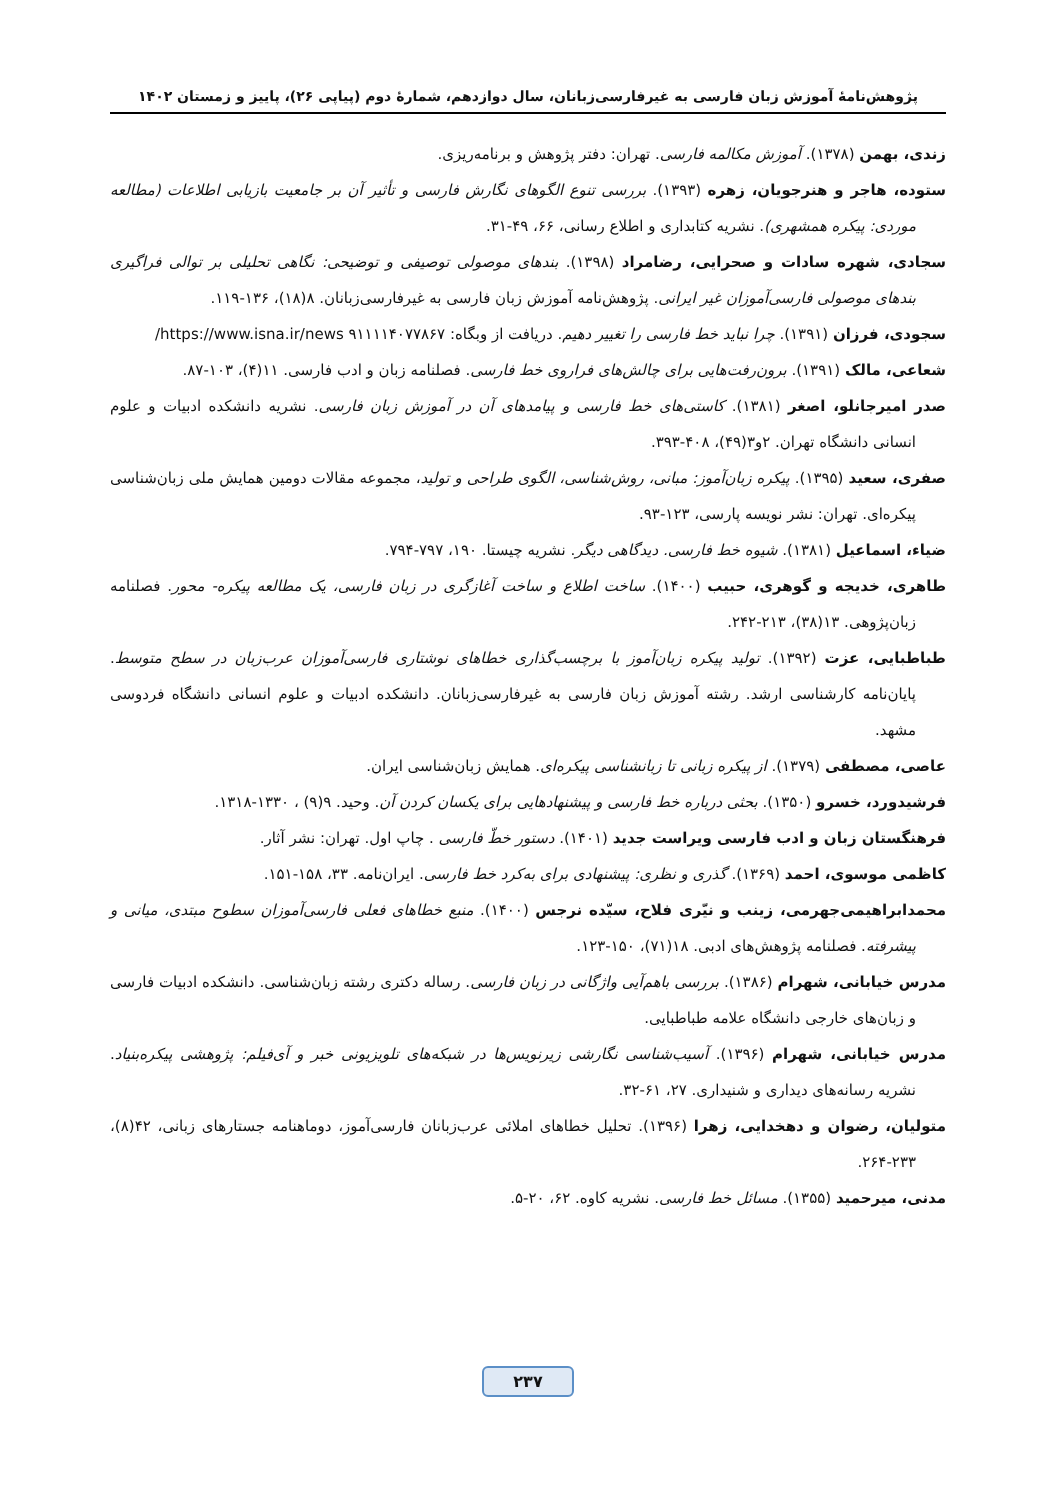پژوهش‌نامهٔ آموزش زبان فارسی به غیرفارسی‌زبانان، سال دوازدهم، شمارهٔ دوم (پیاپی ۲۶)، پاییز و زمستان ۱۴۰۲
زندی، بهمن (۱۳۷۸). آموزش مکالمه فارسی. تهران: دفتر پژوهش و برنامه‌ریزی.
ستوده، هاجر و هنرجویان، زهره (۱۳۹۳). بررسی تنوع الگوهای نگارش فارسی و تأثیر آن بر جامعیت بازیابی اطلاعات (مطالعه موردی: پیکره همشهری). نشریه کتابداری و اطلاع رسانی، ۶۶، ۴۹-۳۱.
سجادی، شهره سادات و صحرایی، رضامراد (۱۳۹۸). بندهای موصولی توصیفی و توضیحی: نگاهی تحلیلی بر توالی فراگیری بندهای موصولی فارسی‌آموزان غیر ایرانی. پژوهش‌نامه آموزش زبان فارسی به غیرفارسی‌زبانان. ۸(۱۸)، ۱۳۶-۱۱۹.
سجودی، فرزان (۱۳۹۱). چرا نباید خط فارسی را تغییر دهیم. دریافت از وبگاه: ۹۱۱۱۱۴۰۷۷۸۶۷ https://www.isna.ir/news/
شعاعی، مالک (۱۳۹۱). برون‌رفت‌هایی برای چالش‌های فراروی خط فارسی. فصلنامه زبان و ادب فارسی. ۱۱(۴)، ۱۰۳-۸۷.
صدر امیرجانلو، اصغر (۱۳۸۱). کاستی‌های خط فارسی و پیامدهای آن در آموزش زبان فارسی. نشریه دانشکده ادبیات و علوم انسانی دانشگاه تهران. ۲و۳(۴۹)، ۴۰۸-۳۹۳.
صفری، سعید (۱۳۹۵). پیکره زبان‌آموز: مبانی، روش‌شناسی، الگوی طراحی و تولید، مجموعه مقالات دومین همایش ملی زبان‌شناسی پیکره‌ای. تهران: نشر نویسه پارسی، ۱۲۳-۹۳.
ضیاء، اسماعیل (۱۳۸۱). شیوه خط فارسی. دیدگاهی دیگر. نشریه چیستا. ۱۹۰، ۷۹۷-۷۹۴.
طاهری، خدیجه و گوهری، حبیب (۱۴۰۰). ساخت اطلاع و ساخت آغازگری در زبان فارسی، یک مطالعه پیکره- محور. فصلنامه زبان‌پژوهی. ۱۳(۳۸)، ۲۱۳-۲۴۲.
طباطبایی، عزت (۱۳۹۲). تولید پیکره زبان‌آموز با برچسب‌گذاری خطاهای نوشتاری فارسی‌آموزان عرب‌زبان در سطح متوسط. پایان‌نامه کارشناسی ارشد. رشته آموزش زبان فارسی به غیرفارسی‌زبانان. دانشکده ادبیات و علوم انسانی دانشگاه فردوسی مشهد.
عاصی، مصطفی (۱۳۷۹). از پیکره زبانی تا زبانشناسی پیکره‌ای. همایش زبان‌شناسی ایران.
فرشیدورد، خسرو (۱۳۵۰). بحثی درباره خط فارسی و پیشنهادهایی برای یکسان کردن آن. وحید. ۹(۹) ، ۱۳۳۰-۱۳۱۸.
فرهنگستان زبان و ادب فارسی ویراست جدید (۱۴۰۱). دستور خطّ فارسی . چاپ اول. تهران: نشر آثار.
کاظمی موسوی، احمد (۱۳۶۹). گذری و نظری: پیشنهادی برای به‌کرد خط فارسی. ایران‌نامه. ۳۳، ۱۵۸-۱۵۱.
محمدابراهیمی‌جهرمی، زینب و نیّری فلاح، سیّده نرجس (۱۴۰۰). منبع خطاهای فعلی فارسی‌آموزان سطوح مبتدی، میانی و پیشرفته. فصلنامه پژوهش‌های ادبی. ۱۸(۷۱)، ۱۵۰-۱۲۳.
مدرس خیابانی، شهرام (۱۳۸۶). بررسی باهم‌آیی واژگانی در زبان فارسی. رساله دکتری رشته زبان‌شناسی. دانشکده ادبیات فارسی و زبان‌های خارجی دانشگاه علامه طباطبایی.
مدرس خیابانی، شهرام (۱۳۹۶). آسیب‌شناسی نگارشی زیرنویس‌ها در شبکه‌های تلویزیونی خبر و آی‌فیلم: پژوهشی پیکره‌بنیاد. نشریه رسانه‌های دیداری و شنیداری. ۲۷، ۶۱-۳۲.
متولیان، رضوان و دهخدایی، زهرا (۱۳۹۶). تحلیل خطاهای املائی عرب‌زبانان فارسی‌آموز، دوماهنامه جستارهای زبانی، ۴۲(۸)، ۲۳۳-۲۶۴.
مدنی، میرحمید (۱۳۵۵). مسائل خط فارسی. نشریه کاوه. ۶۲، ۲۰-۵.
۲۳۷